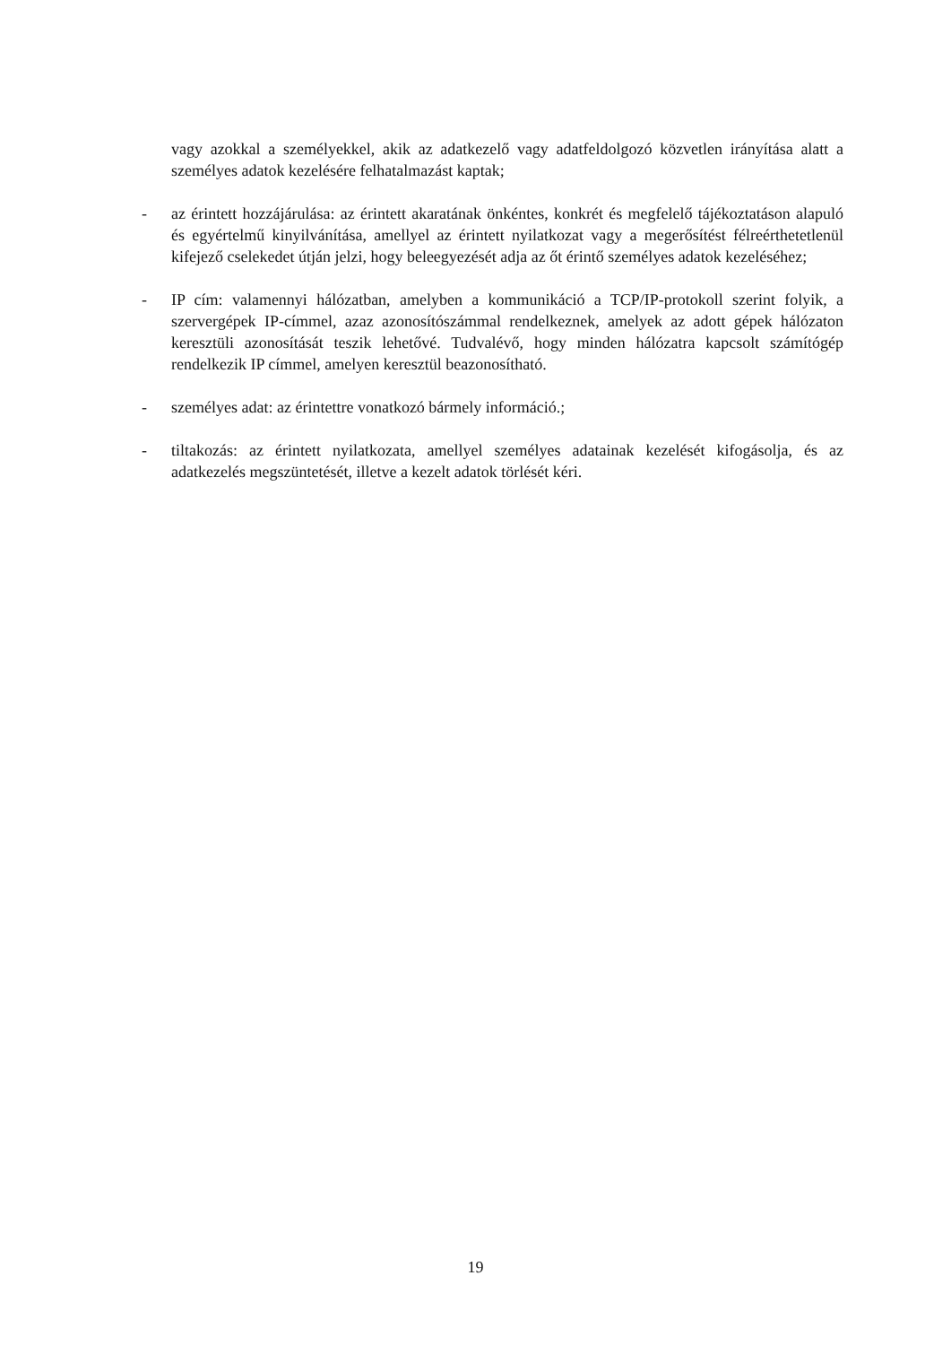vagy azokkal a személyekkel, akik az adatkezelő vagy adatfeldolgozó közvetlen irányítása alatt a személyes adatok kezelésére felhatalmazást kaptak;
- az érintett hozzájárulása: az érintett akaratának önkéntes, konkrét és megfelelő tájékoztatáson alapuló és egyértelmű kinyilvánítása, amellyel az érintett nyilatkozat vagy a megerősítést félreérthetetlenül kifejező cselekedet útján jelzi, hogy beleegyezését adja az őt érintő személyes adatok kezeléséhez;
- IP cím: valamennyi hálózatban, amelyben a kommunikáció a TCP/IP-protokoll szerint folyik, a szervergépek IP-címmel, azaz azonosítószámmal rendelkeznek, amelyek az adott gépek hálózaton keresztüli azonosítását teszik lehetővé. Tudvalévő, hogy minden hálózatra kapcsolt számítógép rendelkezik IP címmel, amelyen keresztül beazonosítható.
- személyes adat: az érintettre vonatkozó bármely információ.;
- tiltakozás: az érintett nyilatkozata, amellyel személyes adatainak kezelését kifogásolja, és az adatkezelés megszüntetését, illetve a kezelt adatok törlését kéri.
19